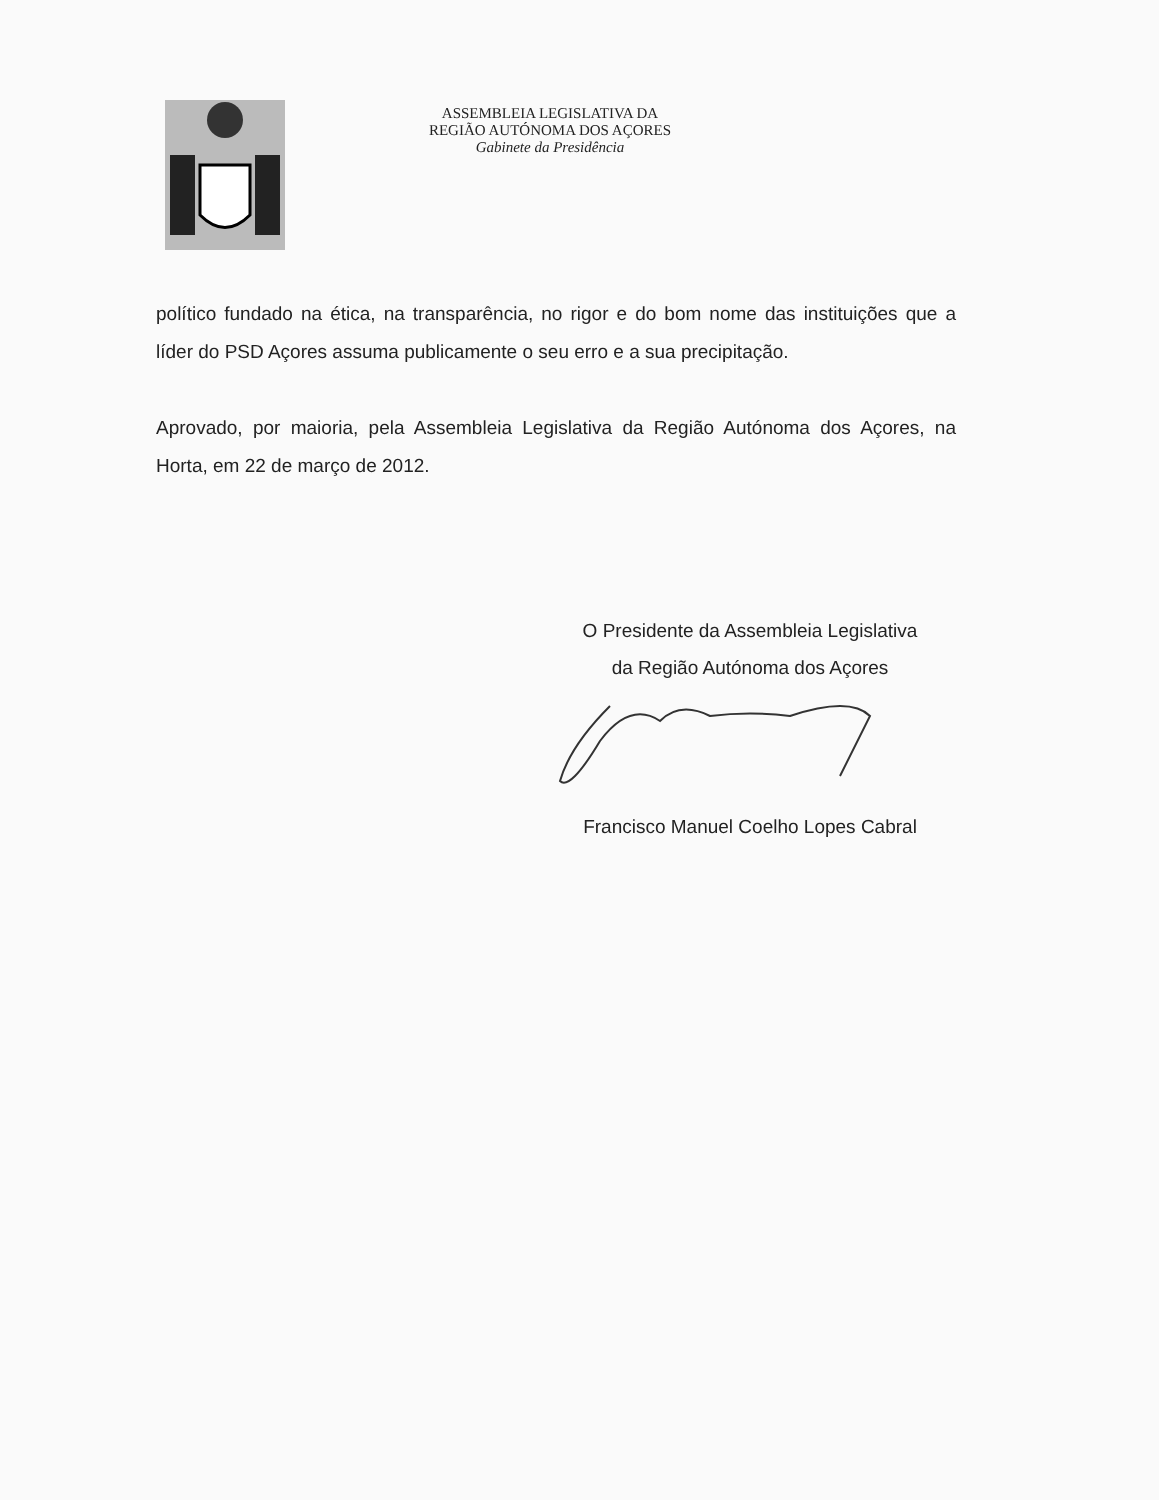ASSEMBLEIA LEGISLATIVA DA
REGIÃO AUTÓNOMA DOS AÇORES
Gabinete da Presidência
político fundado na ética, na transparência, no rigor e do bom nome das instituições que a líder do PSD Açores assuma publicamente o seu erro e a sua precipitação.
Aprovado, por maioria, pela Assembleia Legislativa da Região Autónoma dos Açores, na Horta, em 22 de março de 2012.
O Presidente da Assembleia Legislativa
da Região Autónoma dos Açores
Francisco Manuel Coelho Lopes Cabral